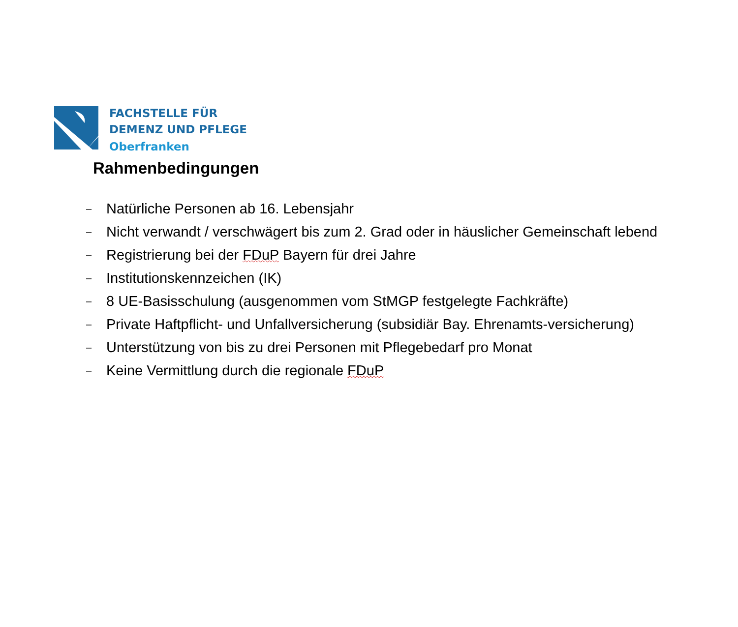FACHSTELLE FÜR
DEMENZ UND PFLEGE
Oberfranken
Rahmenbedingungen
– Natürliche Personen ab 16. Lebensjahr
– Nicht verwandt / verschwägert bis zum 2. Grad oder in häuslicher Gemeinschaft lebend
– Registrierung bei der FDuP Bayern für drei Jahre
– Institutionskennzeichen (IK)
– 8 UE-Basisschulung (ausgenommen vom StMGP festgelegte Fachkräfte)
– Private Haftpflicht- und Unfallversicherung (subsidiär Bay. Ehrenamts-versicherung)
– Unterstützung von bis zu drei Personen mit Pflegebedarf pro Monat
– Keine Vermittlung durch die regionale FDuP